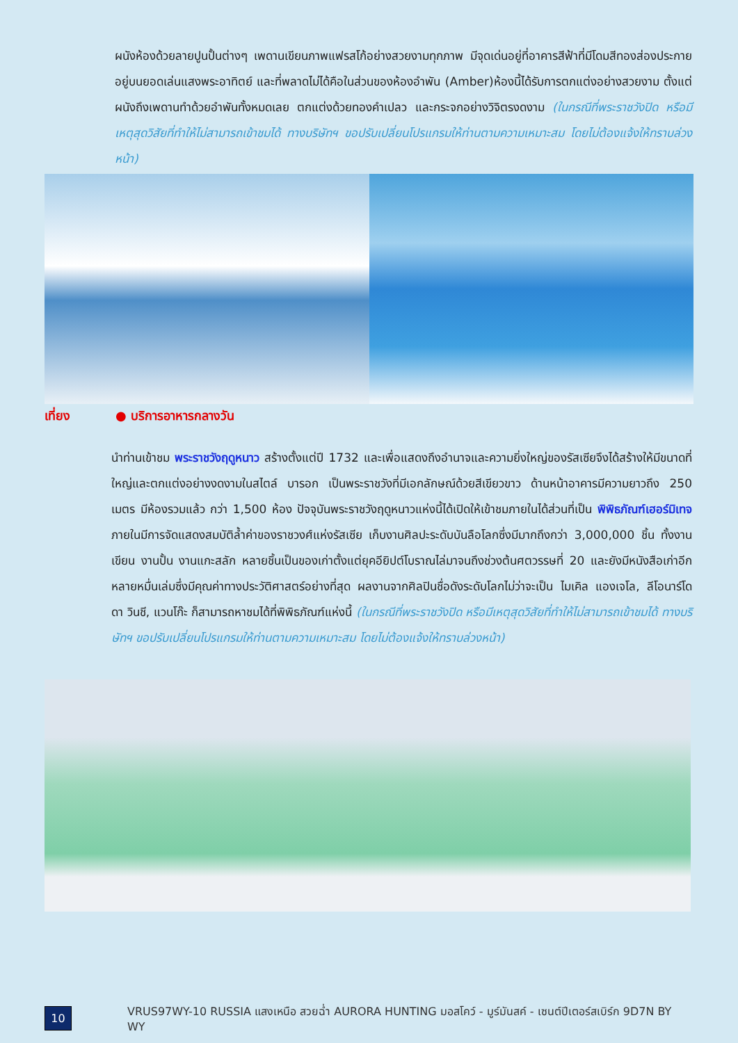ผนังห้องด้วยลายปูนปั้นต่างๆ เพดานเขียนภาพแฟรสโก้อย่างสวยงามทุกภาพ มีจุดเด่นอยู่ที่อาคารสีฟ้าที่มีโดมสีทองส่องประกายอยู่บนยอดเล่นแสงพระอาทิตย์ และที่พลาดไม่ได้คือในส่วนของห้องอำพัน (Amber)ห้องนี้ได้รับการตกแต่งอย่างสวยงาม ตั้งแต่ผนังถึงเพดานทำด้วยอำพันทั้งหมดเลย ตกแต่งด้วยทองคำเปลว และกระจกอย่างวิจิตรงดงาม (ในกรณีที่พระราชวังปิด หรือมีเหตุสุดวิสัยที่ทำให้ไม่สามารถเข้าชมได้ ทางบริษัทฯ ขอปรับเปลี่ยนโปรแกรมให้ท่านตามความเหมาะสม โดยไม่ต้องแจ้งให้ทราบล่วงหน้า)
เที่ยง ● บริการอาหารกลางวัน
นำท่านเข้าชม พระราชวังฤดูหนาว สร้างตั้งแต่ปี 1732 และเพื่อแสดงถึงอำนาจและความยิ่งใหญ่ของรัสเซียจึงได้สร้างให้มีขนาดที่ใหญ่และตกแต่งอย่างงดงามในสไตล์ บารอก เป็นพระราชวังที่มีเอกลักษณ์ด้วยสีเขียวขาว ด้านหน้าอาคารมีความยาวถึง 250 เมตร มีห้องรวมแล้ว กว่า 1,500 ห้อง ปัจจุบันพระราชวังฤดูหนาวแห่งนี้ได้เปิดให้เข้าชมภายในได้ส่วนที่เป็น พิพิธภัณฑ์เฮอร์มิเทจ ภายในมีการจัดแสดงสมบัติล้ำค่าของราชวงศ์แห่งรัสเซีย เก็บงานศิลปะระดับบันลือโลกซึ่งมีมากถึงกว่า 3,000,000 ชิ้น ทั้งงานเขียน งานปั้น งานแกะสลัก หลายชิ้นเป็นของเก่าตั้งแต่ยุคอียิปต์โบราณไล่มาจนถึงช่วงต้นศตวรรษที่ 20 และยังมีหนังสือเก่าอีกหลายหมื่นเล่มซึ่งมีคุณค่าทางประวัติศาสตร์อย่างที่สุด ผลงานจากศิลปินชื่อดังระดับโลกไม่ว่าจะเป็น ไมเคิล แองเจโล, ลีโอนาร์โด ดา วินชี, แวนโก๊ะ ก็สามารถหาชมได้ที่พิพิธภัณฑ์แห่งนี้ (ในกรณีที่พระราชวังปิด หรือมีเหตุสุดวิสัยที่ทำให้ไม่สามารถเข้าชมได้ ทางบริษัทฯ ขอปรับเปลี่ยนโปรแกรมให้ท่านตามความเหมาะสม โดยไม่ต้องแจ้งให้ทราบล่วงหน้า)
10
VRUS97WY-10 RUSSIA แสงเหนือ สวยฉ่ำ AURORA HUNTING มอสโคว์ - มูร์มันสค์ - เซนต์ปีเตอร์สเบิร์ก 9D7N BY WY